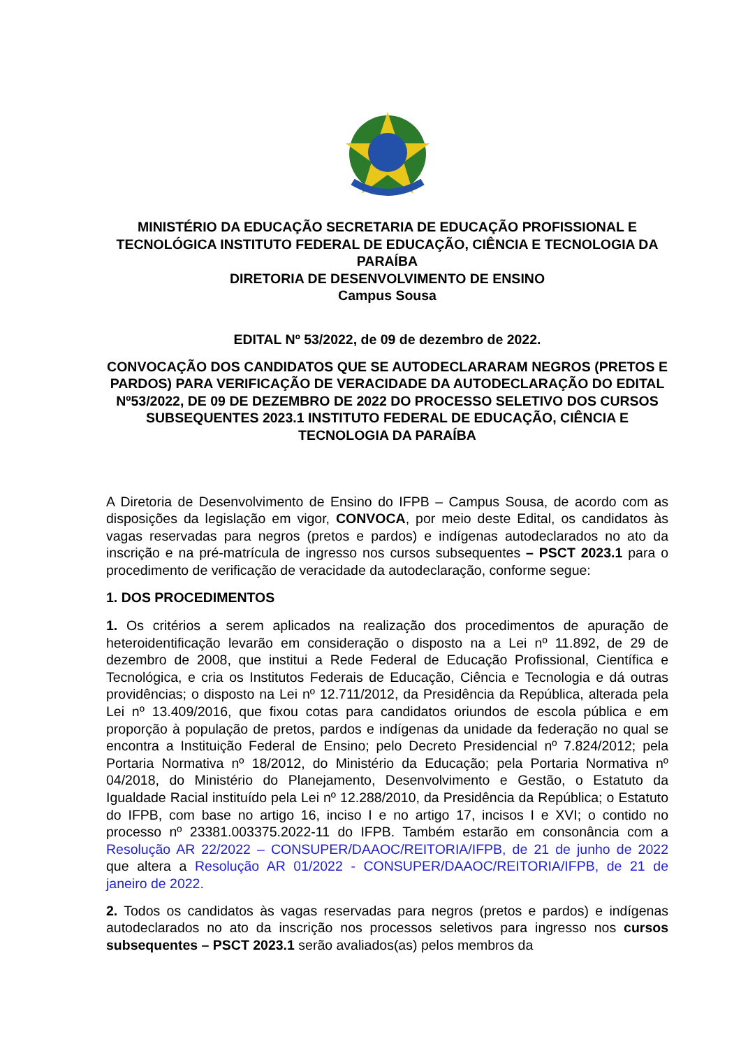MINISTÉRIO DA EDUCAÇÃO SECRETARIA DE EDUCAÇÃO PROFISSIONAL E TECNOLÓGICA INSTITUTO FEDERAL DE EDUCAÇÃO, CIÊNCIA E TECNOLOGIA DA PARAÍBA
DIRETORIA DE DESENVOLVIMENTO DE ENSINO
Campus Sousa
EDITAL Nº 53/2022, de 09 de dezembro de 2022.
CONVOCAÇÃO DOS CANDIDATOS QUE SE AUTODECLARARAM NEGROS (PRETOS E PARDOS) PARA VERIFICAÇÃO DE VERACIDADE DA AUTODECLARAÇÃO DO EDITAL Nº53/2022, DE 09 DE DEZEMBRO DE 2022 DO PROCESSO SELETIVO DOS CURSOS SUBSEQUENTES 2023.1 INSTITUTO FEDERAL DE EDUCAÇÃO, CIÊNCIA E TECNOLOGIA DA PARAÍBA
A Diretoria de Desenvolvimento de Ensino do IFPB – Campus Sousa, de acordo com as disposições da legislação em vigor, CONVOCA, por meio deste Edital, os candidatos às vagas reservadas para negros (pretos e pardos) e indígenas autodeclarados no ato da inscrição e na pré-matrícula de ingresso nos cursos subsequentes – PSCT 2023.1 para o procedimento de verificação de veracidade da autodeclaração, conforme segue:
1. DOS PROCEDIMENTOS
1. Os critérios a serem aplicados na realização dos procedimentos de apuração de heteroidentificação levarão em consideração o disposto na a Lei nº 11.892, de 29 de dezembro de 2008, que institui a Rede Federal de Educação Profissional, Científica e Tecnológica, e cria os Institutos Federais de Educação, Ciência e Tecnologia e dá outras providências; o disposto na Lei nº 12.711/2012, da Presidência da República, alterada pela Lei nº 13.409/2016, que fixou cotas para candidatos oriundos de escola pública e em proporção à população de pretos, pardos e indígenas da unidade da federação no qual se encontra a Instituição Federal de Ensino; pelo Decreto Presidencial nº 7.824/2012; pela Portaria Normativa nº 18/2012, do Ministério da Educação; pela Portaria Normativa nº 04/2018, do Ministério do Planejamento, Desenvolvimento e Gestão, o Estatuto da Igualdade Racial instituído pela Lei nº 12.288/2010, da Presidência da República; o Estatuto do IFPB, com base no artigo 16, inciso I e no artigo 17, incisos I e XVI; o contido no processo nº 23381.003375.2022-11 do IFPB. Também estarão em consonância com a Resolução AR 22/2022 – CONSUPER/DAAOC/REITORIA/IFPB, de 21 de junho de 2022 que altera a Resolução AR 01/2022 - CONSUPER/DAAOC/REITORIA/IFPB, de 21 de janeiro de 2022.
2. Todos os candidatos às vagas reservadas para negros (pretos e pardos) e indígenas autodeclarados no ato da inscrição nos processos seletivos para ingresso nos cursos subsequentes – PSCT 2023.1 serão avaliados(as) pelos membros da